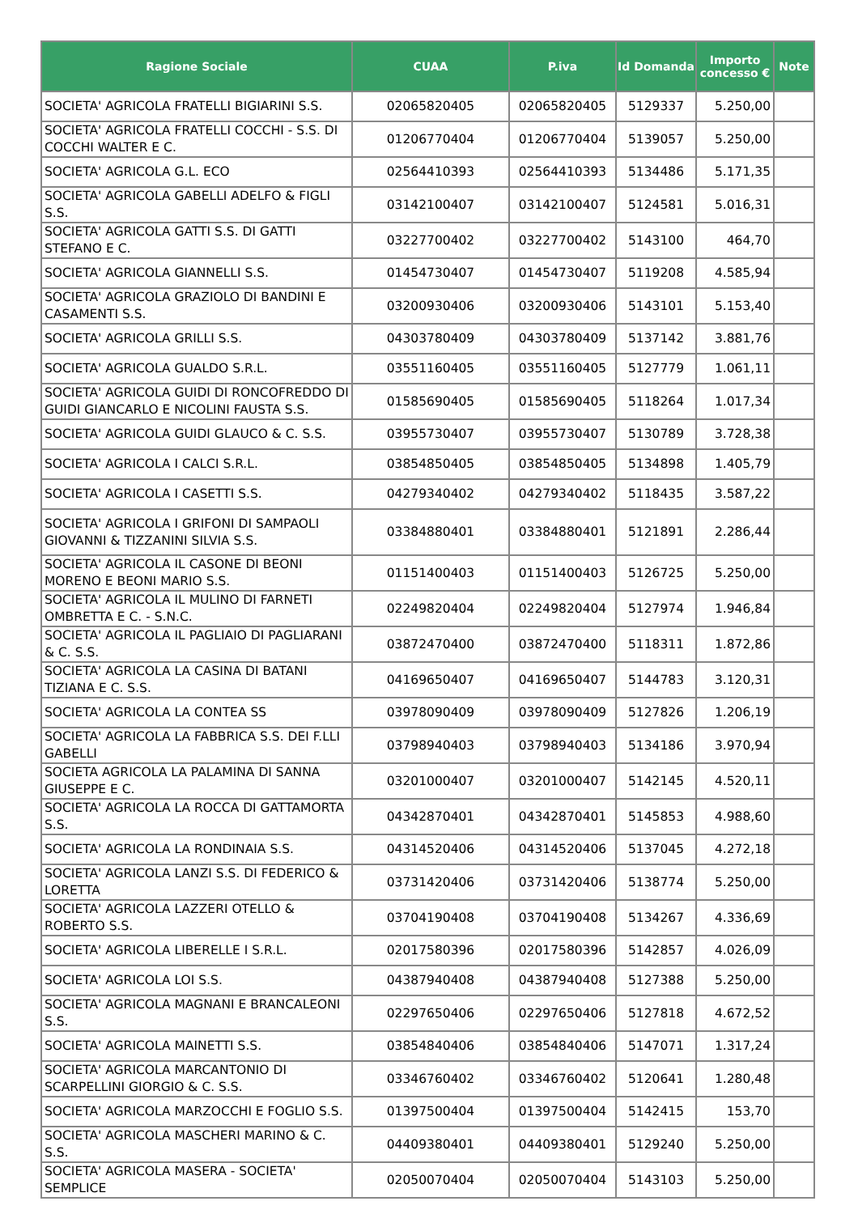| Ragione Sociale | CUAA | P.iva | Id Domanda | Importo concesso € | Note |
| --- | --- | --- | --- | --- | --- |
| SOCIETA' AGRICOLA FRATELLI BIGIARINI S.S. | 02065820405 | 02065820405 | 5129337 | 5.250,00 | |
| SOCIETA' AGRICOLA FRATELLI COCCHI - S.S. DI COCCHI WALTER E C. | 01206770404 | 01206770404 | 5139057 | 5.250,00 | |
| SOCIETA' AGRICOLA G.L. ECO | 02564410393 | 02564410393 | 5134486 | 5.171,35 | |
| SOCIETA' AGRICOLA GABELLI ADELFO & FIGLI S.S. | 03142100407 | 03142100407 | 5124581 | 5.016,31 | |
| SOCIETA' AGRICOLA GATTI S.S. DI GATTI STEFANO E C. | 03227700402 | 03227700402 | 5143100 | 464,70 | |
| SOCIETA' AGRICOLA GIANNELLI S.S. | 01454730407 | 01454730407 | 5119208 | 4.585,94 | |
| SOCIETA' AGRICOLA GRAZIOLO DI BANDINI E CASAMENTI S.S. | 03200930406 | 03200930406 | 5143101 | 5.153,40 | |
| SOCIETA' AGRICOLA GRILLI S.S. | 04303780409 | 04303780409 | 5137142 | 3.881,76 | |
| SOCIETA' AGRICOLA GUALDO S.R.L. | 03551160405 | 03551160405 | 5127779 | 1.061,11 | |
| SOCIETA' AGRICOLA GUIDI DI RONCOFREDDO DI GUIDI GIANCARLO E NICOLINI FAUSTA S.S. | 01585690405 | 01585690405 | 5118264 | 1.017,34 | |
| SOCIETA' AGRICOLA GUIDI GLAUCO & C. S.S. | 03955730407 | 03955730407 | 5130789 | 3.728,38 | |
| SOCIETA' AGRICOLA I CALCI S.R.L. | 03854850405 | 03854850405 | 5134898 | 1.405,79 | |
| SOCIETA' AGRICOLA I CASETTI S.S. | 04279340402 | 04279340402 | 5118435 | 3.587,22 | |
| SOCIETA' AGRICOLA I GRIFONI DI SAMPAOLI GIOVANNI & TIZZANINI SILVIA S.S. | 03384880401 | 03384880401 | 5121891 | 2.286,44 | |
| SOCIETA' AGRICOLA IL CASONE DI BEONI MORENO E BEONI MARIO S.S. | 01151400403 | 01151400403 | 5126725 | 5.250,00 | |
| SOCIETA' AGRICOLA IL MULINO DI FARNETI OMBRETTA E C. - S.N.C. | 02249820404 | 02249820404 | 5127974 | 1.946,84 | |
| SOCIETA' AGRICOLA IL PAGLIAIO DI PAGLIARANI & C. S.S. | 03872470400 | 03872470400 | 5118311 | 1.872,86 | |
| SOCIETA' AGRICOLA LA CASINA DI BATANI TIZIANA E C. S.S. | 04169650407 | 04169650407 | 5144783 | 3.120,31 | |
| SOCIETA' AGRICOLA LA CONTEA SS | 03978090409 | 03978090409 | 5127826 | 1.206,19 | |
| SOCIETA' AGRICOLA LA FABBRICA S.S. DEI F.LLI GABELLI | 03798940403 | 03798940403 | 5134186 | 3.970,94 | |
| SOCIETA AGRICOLA LA PALAMINA DI SANNA GIUSEPPE E C. | 03201000407 | 03201000407 | 5142145 | 4.520,11 | |
| SOCIETA' AGRICOLA LA ROCCA DI GATTAMORTA S.S. | 04342870401 | 04342870401 | 5145853 | 4.988,60 | |
| SOCIETA' AGRICOLA LA RONDINAIA S.S. | 04314520406 | 04314520406 | 5137045 | 4.272,18 | |
| SOCIETA' AGRICOLA LANZI S.S. DI FEDERICO & LORETTA | 03731420406 | 03731420406 | 5138774 | 5.250,00 | |
| SOCIETA' AGRICOLA LAZZERI OTELLO & ROBERTO S.S. | 03704190408 | 03704190408 | 5134267 | 4.336,69 | |
| SOCIETA' AGRICOLA LIBERELLE I S.R.L. | 02017580396 | 02017580396 | 5142857 | 4.026,09 | |
| SOCIETA' AGRICOLA LOI S.S. | 04387940408 | 04387940408 | 5127388 | 5.250,00 | |
| SOCIETA' AGRICOLA MAGNANI E BRANCALEONI S.S. | 02297650406 | 02297650406 | 5127818 | 4.672,52 | |
| SOCIETA' AGRICOLA MAINETTI S.S. | 03854840406 | 03854840406 | 5147071 | 1.317,24 | |
| SOCIETA' AGRICOLA MARCANTONIO DI SCARPELLINI GIORGIO & C. S.S. | 03346760402 | 03346760402 | 5120641 | 1.280,48 | |
| SOCIETA' AGRICOLA MARZOCCHI E FOGLIO S.S. | 01397500404 | 01397500404 | 5142415 | 153,70 | |
| SOCIETA' AGRICOLA MASCHERI MARINO & C. S.S. | 04409380401 | 04409380401 | 5129240 | 5.250,00 | |
| SOCIETA' AGRICOLA MASERA - SOCIETA' SEMPLICE | 02050070404 | 02050070404 | 5143103 | 5.250,00 | |